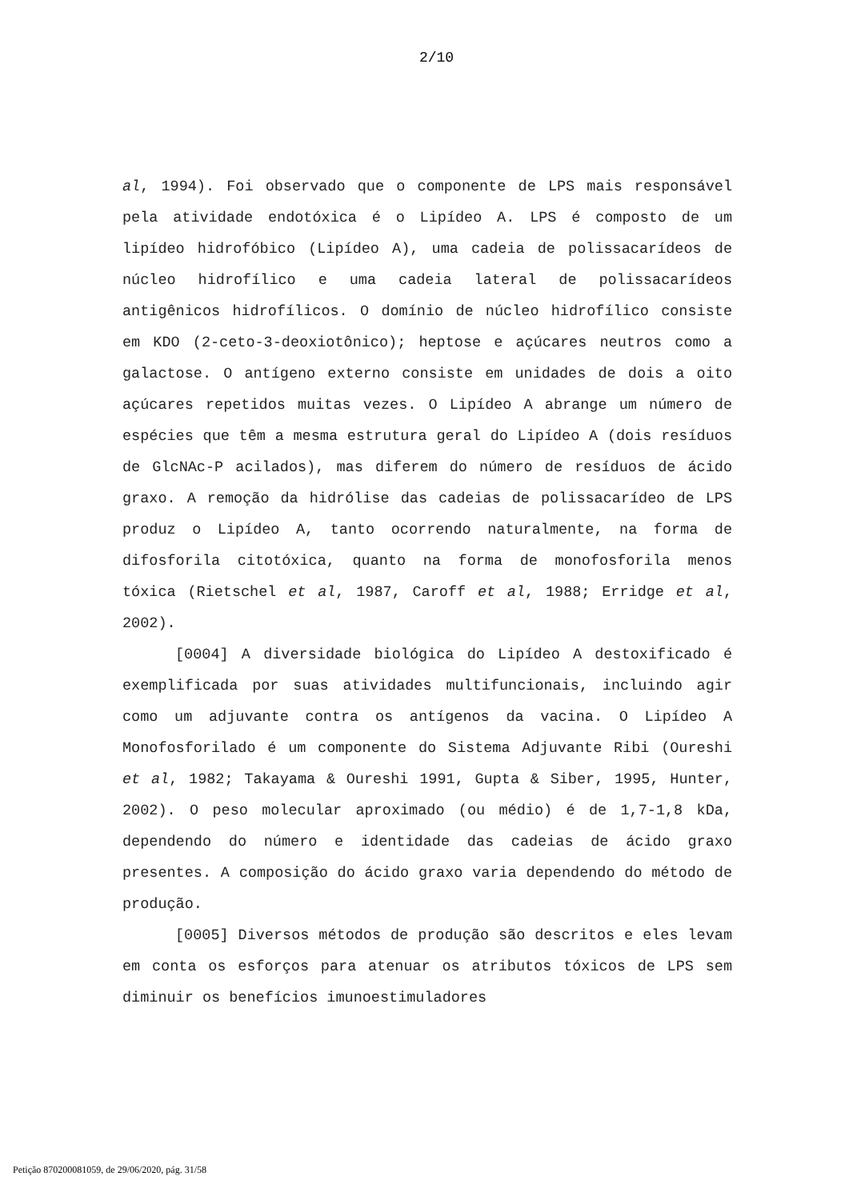2/10
al, 1994). Foi observado que o componente de LPS mais responsável pela atividade endotóxica é o Lipídeo A. LPS é composto de um lipídeo hidrofóbico (Lipídeo A), uma cadeia de polissacarídeos de núcleo hidrofílico e uma cadeia lateral de polissacarídeos antigênicos hidrofílicos. O domínio de núcleo hidrofílico consiste em KDO (2-ceto-3-deoxiotônico); heptose e açúcares neutros como a galactose. O antígeno externo consiste em unidades de dois a oito açúcares repetidos muitas vezes. O Lipídeo A abrange um número de espécies que têm a mesma estrutura geral do Lipídeo A (dois resíduos de GlcNAc-P acilados), mas diferem do número de resíduos de ácido graxo. A remoção da hidrólise das cadeias de polissacarídeo de LPS produz o Lipídeo A, tanto ocorrendo naturalmente, na forma de difosforila citotóxica, quanto na forma de monofosforila menos tóxica (Rietschel et al, 1987, Caroff et al, 1988; Erridge et al, 2002).
[0004] A diversidade biológica do Lipídeo A destoxificado é exemplificada por suas atividades multifuncionais, incluindo agir como um adjuvante contra os antígenos da vacina. O Lipídeo A Monofosforilado é um componente do Sistema Adjuvante Ribi (Oureshi et al, 1982; Takayama & Oureshi 1991, Gupta & Siber, 1995, Hunter, 2002). O peso molecular aproximado (ou médio) é de 1,7-1,8 kDa, dependendo do número e identidade das cadeias de ácido graxo presentes. A composição do ácido graxo varia dependendo do método de produção.
[0005] Diversos métodos de produção são descritos e eles levam em conta os esforços para atenuar os atributos tóxicos de LPS sem diminuir os benefícios imunoestimuladores
Petição 870200081059, de 29/06/2020, pág. 31/58